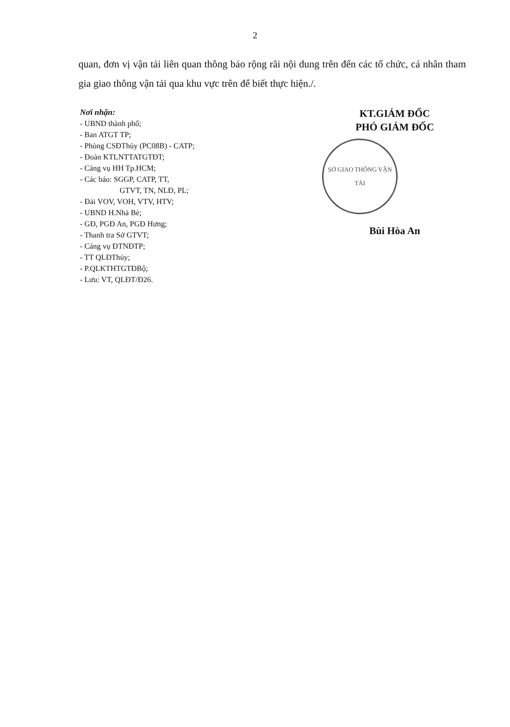2
quan, đơn vị vận tải liên quan thông báo rộng rãi nội dung trên đến các tổ chức, cá nhân tham gia giao thông vận tải qua khu vực trên để biết thực hiện./.
Nơi nhận:
- UBND thành phố;
- Ban ATGT TP;
- Phòng CSĐThủy (PC08B) - CATP;
- Đoàn KTLNTTATGTĐT;
- Cảng vụ HH Tp.HCM;
- Các báo: SGGP, CATP, TT,
GTVT, TN, NLĐ, PL;
- Đài VOV, VOH, VTV, HTV;
- UBND H.Nhà Bè;
- GĐ, PGĐ An, PGĐ Hưng;
- Thanh tra Sở GTVT;
- Cảng vụ ĐTNĐTP;
- TT QLĐThủy;
- P.QLKTHTGTĐBộ;
- Lưu: VT, QLĐT/Đ26.
KT.GIÁM ĐỐC
PHÓ GIÁM ĐỐC
SỞ GIAO THÔNG VẬN TẢI
Bùi Hòa An